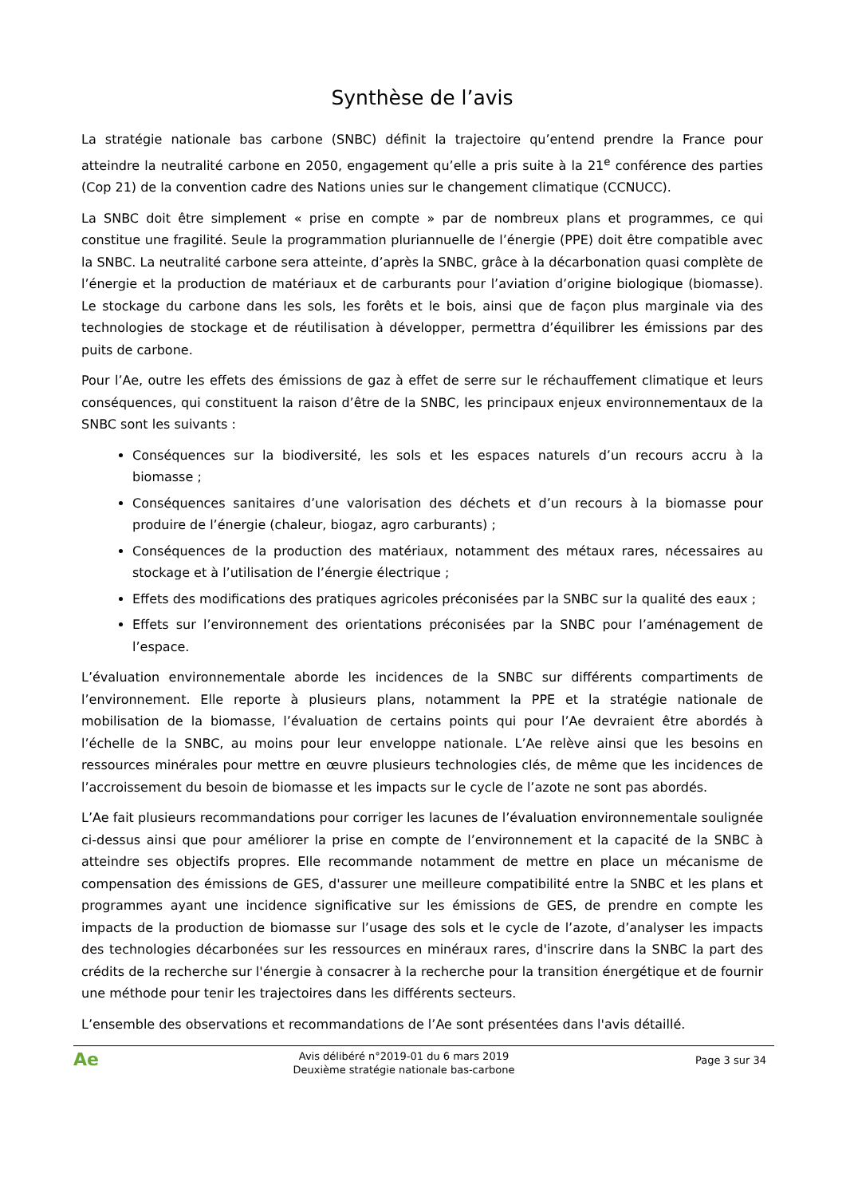Synthèse de l’avis
La stratégie nationale bas carbone (SNBC) définit la trajectoire qu’entend prendre la France pour atteindre la neutralité carbone en 2050, engagement qu’elle a pris suite à la 21<sup>e</sup> conférence des parties (Cop 21) de la convention cadre des Nations unies sur le changement climatique (CCNUCC).
La SNBC doit être simplement « prise en compte » par de nombreux plans et programmes, ce qui constitue une fragilité. Seule la programmation pluriannuelle de l’énergie (PPE) doit être compatible avec la SNBC. La neutralité carbone sera atteinte, d’après la SNBC, grâce à la décarbonation quasi complète de l’énergie et la production de matériaux et de carburants pour l’aviation d’origine biologique (biomasse). Le stockage du carbone dans les sols, les forêts et le bois, ainsi que de façon plus marginale via des technologies de stockage et de réutilisation à développer, permettra d’équilibrer les émissions par des puits de carbone.
Pour l’Ae, outre les effets des émissions de gaz à effet de serre sur le réchauffement climatique et leurs conséquences, qui constituent la raison d’être de la SNBC, les principaux enjeux environnementaux de la SNBC sont les suivants :
Conséquences sur la biodiversité, les sols et les espaces naturels d’un recours accru à la biomasse ;
Conséquences sanitaires d’une valorisation des déchets et d’un recours à la biomasse pour produire de l’énergie (chaleur, biogaz, agro carburants) ;
Conséquences de la production des matériaux, notamment des métaux rares, nécessaires au stockage et à l’utilisation de l’énergie électrique ;
Effets des modifications des pratiques agricoles préconisées par la SNBC sur la qualité des eaux ;
Effets sur l’environnement des orientations préconisées par la SNBC pour l’aménagement de l’espace.
L’évaluation environnementale aborde les incidences de la SNBC sur différents compartiments de l’environnement. Elle reporte à plusieurs plans, notamment la PPE et la stratégie nationale de mobilisation de la biomasse, l’évaluation de certains points qui pour l’Ae devraient être abordés à l’échelle de la SNBC, au moins pour leur enveloppe nationale. L’Ae relève ainsi que les besoins en ressources minérales pour mettre en œuvre plusieurs technologies clés, de même que les incidences de l’accroissement du besoin de biomasse et les impacts sur le cycle de l’azote ne sont pas abordés.
L’Ae fait plusieurs recommandations pour corriger les lacunes de l’évaluation environnementale soulignée ci-dessus ainsi que pour améliorer la prise en compte de l’environnement et la capacité de la SNBC à atteindre ses objectifs propres. Elle recommande notamment de mettre en place un mécanisme de compensation des émissions de GES, d'assurer une meilleure compatibilité entre la SNBC et les plans et programmes ayant une incidence significative sur les émissions de GES, de prendre en compte les impacts de la production de biomasse sur l’usage des sols et le cycle de l’azote, d’analyser les impacts des technologies décarbonées sur les ressources en minéraux rares, d'inscrire dans la SNBC la part des crédits de la recherche sur l'énergie à consacrer à la recherche pour la transition énergétique et de fournir une méthode pour tenir les trajectoires dans les différents secteurs.
L’ensemble des observations et recommandations de l’Ae sont présentées dans l'avis détaillé.
Ae
Avis délibéré n°2019-01 du 6 mars 2019
Deuxième stratégie nationale bas-carbone
Page 3 sur 34